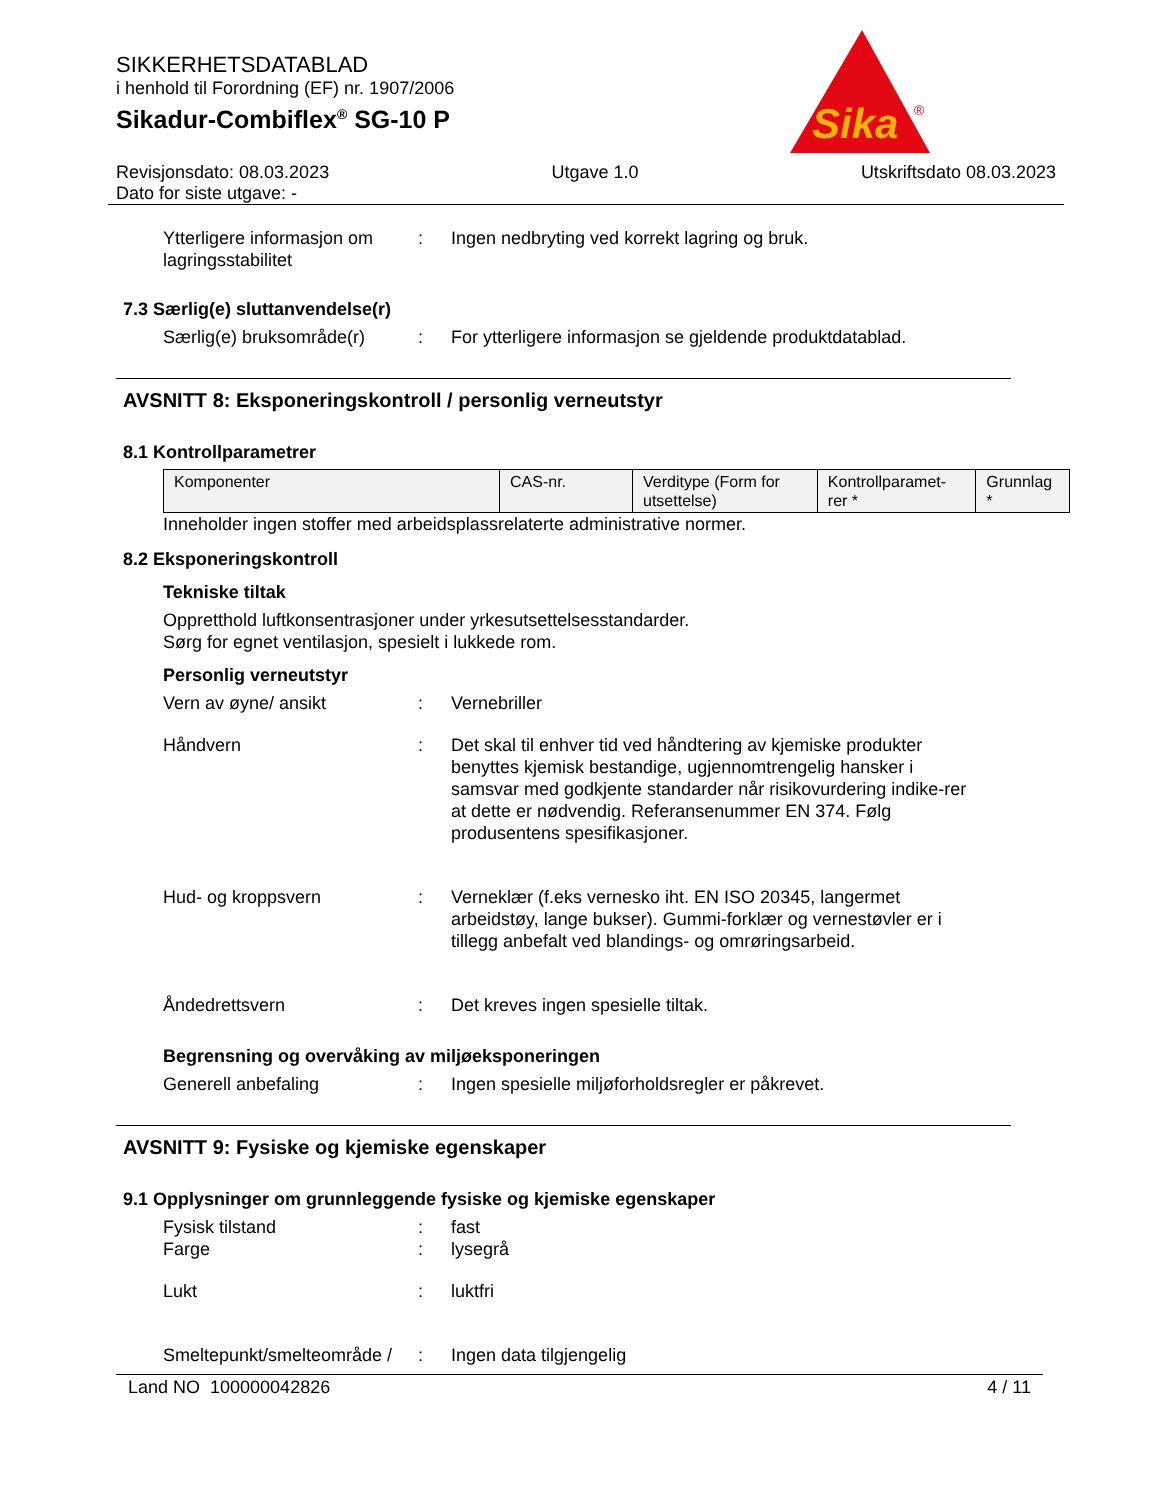SIKKERHETSDATABLAD
i henhold til Forordning (EF) nr. 1907/2006
Sikadur-Combiflex<sup>®</sup> SG-10 P
Sika
®
Revisjonsdato: 08.03.2023 Utgave 1.0 Utskriftsdato 08.03.2023
Dato for siste utgave: -
Ytterligere informasjon om lagringsstabilitet: Ingen nedbryting ved korrekt lagring og bruk.
7.3 Særlig(e) sluttanvendelse(r)
Særlig(e) bruksområde(r): For ytterligere informasjon se gjeldende produktdatablad.
AVSNITT 8: Eksponeringskontroll / personlig verneutstyr
8.1 Kontrollparametrer
| Komponenter | CAS-nr. | Verditype (Form for utsettelse) | Kontrollparamet-rer * | Grunnlag * |
Inneholder ingen stoffer med arbeidsplassrelaterte administrative normer.
8.2 Eksponeringskontroll
Tekniske tiltak
Oppretthold luftkonsentrasjoner under yrkesutsettelsesstandarder.
Sørg for egnet ventilasjon, spesielt i lukkede rom.
Personlig verneutstyr
Vern av øyne/ ansikt: Vernebriller
Håndvern: Det skal til enhver tid ved håndtering av kjemiske produkter benyttes kjemisk bestandige, ugjennomtrengelig hansker i samsvar med godkjente standarder når risikovurdering indike-rer at dette er nødvendig. Referansenummer EN 374. Følg produsentens spesifikasjoner.
Hud- og kroppsvern: Verneklær (f.eks vernesko iht. EN ISO 20345, langermet arbeidstøy, lange bukser). Gummi-forklær og vernestøvler er i tillegg anbefalt ved blandings- og omrøringsarbeid.
Åndedrettsvern: Det kreves ingen spesielle tiltak.
Begrensning og overvåking av miljøeksponeringen
Generell anbefaling: Ingen spesielle miljøforholdsregler er påkrevet.
AVSNITT 9: Fysiske og kjemiske egenskaper
9.1 Opplysninger om grunnleggende fysiske og kjemiske egenskaper
Fysisk tilstand: fast
Farge: lysegrå
Lukt: luktfri
Smeltepunkt/smelteområde /: Ingen data tilgjengelig
Land NO 100000042826 4 / 11